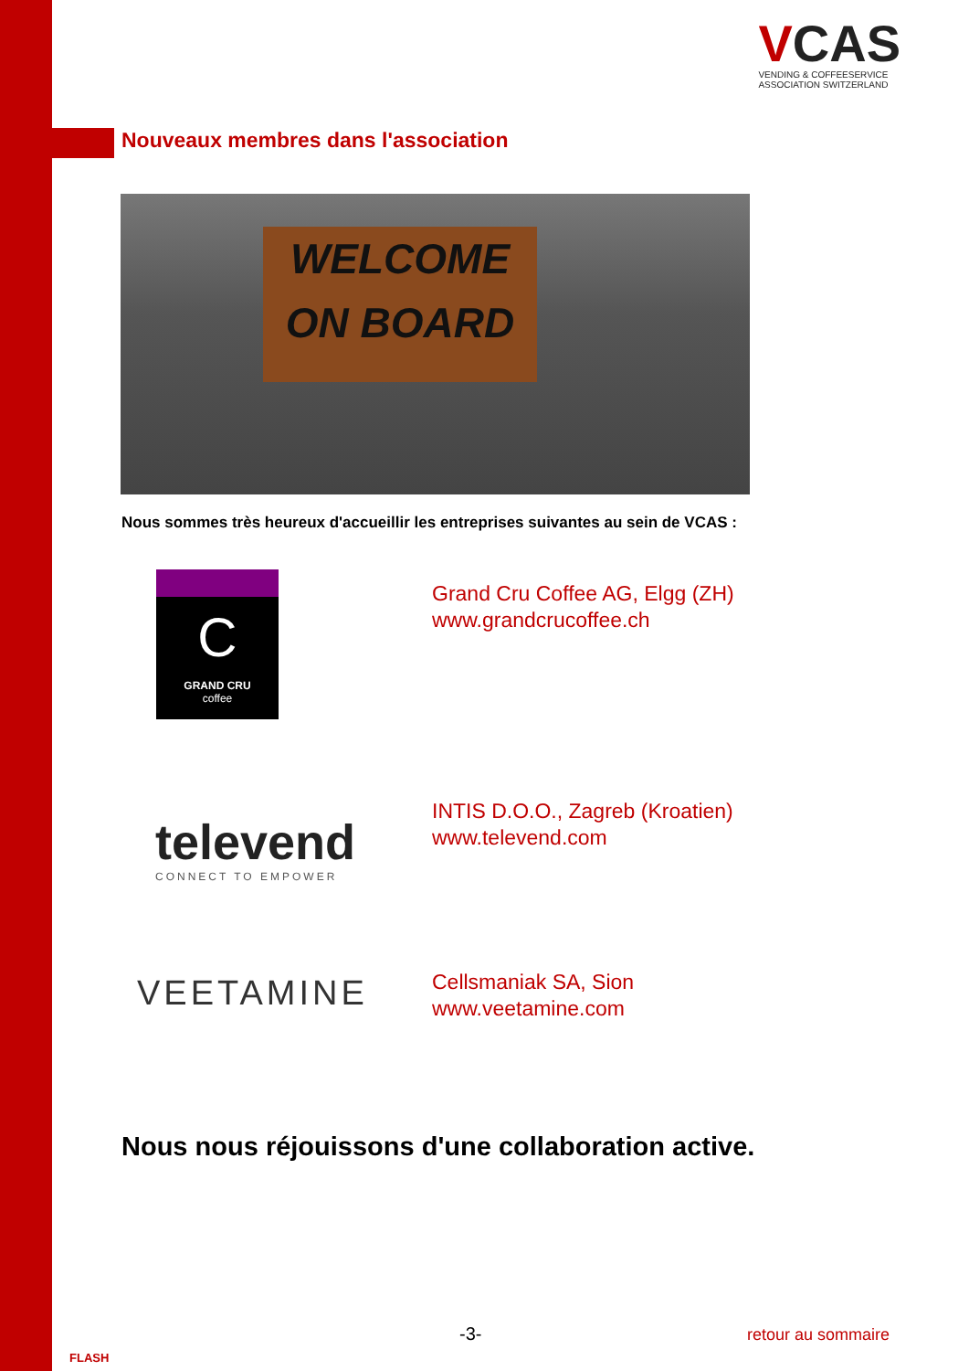VCAS
VENDING & COFFEESERVICE
ASSOCIATION SWITZERLAND
Nouveaux membres dans l'association
WELCOME
ON BOARD
Nous sommes très heureux d'accueillir les entreprises suivantes au sein de VCAS :
C
GRAND CRU
coffee
Grand Cru Coffee AG, Elgg (ZH)
www.grandcrucoffee.ch
televend
CONNECT TO EMPOWER
INTIS D.O.O., Zagreb (Kroatien)
www.televend.com
VEETAMINE
Cellsmaniak SA, Sion
www.veetamine.com
Nous nous réjouissons d'une collaboration active.
FLASH
-3- retour au sommaire